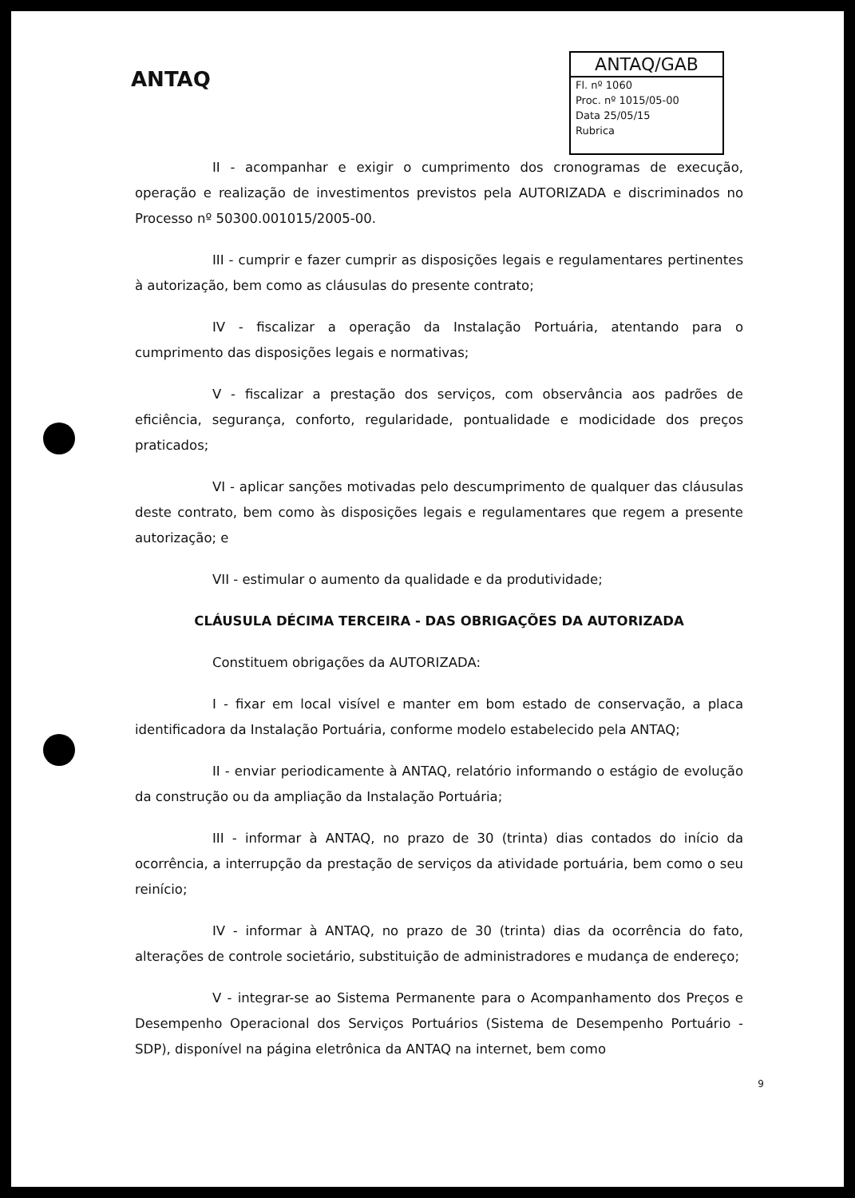ANTAQ
ANTAQ/GAB
Fl. nº 1060
Proc. nº 1015/05-00
Data 25/05/15
Rubrica
II - acompanhar e exigir o cumprimento dos cronogramas de execução, operação e realização de investimentos previstos pela AUTORIZADA e discriminados no Processo nº 50300.001015/2005-00.
III - cumprir e fazer cumprir as disposições legais e regulamentares pertinentes à autorização, bem como as cláusulas do presente contrato;
IV - fiscalizar a operação da Instalação Portuária, atentando para o cumprimento das disposições legais e normativas;
V - fiscalizar a prestação dos serviços, com observância aos padrões de eficiência, segurança, conforto, regularidade, pontualidade e modicidade dos preços praticados;
VI - aplicar sanções motivadas pelo descumprimento de qualquer das cláusulas deste contrato, bem como às disposições legais e regulamentares que regem a presente autorização; e
VII - estimular o aumento da qualidade e da produtividade;
CLÁUSULA DÉCIMA TERCEIRA - DAS OBRIGAÇÕES DA AUTORIZADA
Constituem obrigações da AUTORIZADA:
I - fixar em local visível e manter em bom estado de conservação, a placa identificadora da Instalação Portuária, conforme modelo estabelecido pela ANTAQ;
II - enviar periodicamente à ANTAQ, relatório informando o estágio de evolução da construção ou da ampliação da Instalação Portuária;
III - informar à ANTAQ, no prazo de 30 (trinta) dias contados do início da ocorrência, a interrupção da prestação de serviços da atividade portuária, bem como o seu reinício;
IV - informar à ANTAQ, no prazo de 30 (trinta) dias da ocorrência do fato, alterações de controle societário, substituição de administradores e mudança de endereço;
V - integrar-se ao Sistema Permanente para o Acompanhamento dos Preços e Desempenho Operacional dos Serviços Portuários (Sistema de Desempenho Portuário - SDP), disponível na página eletrônica da ANTAQ na internet, bem como
9